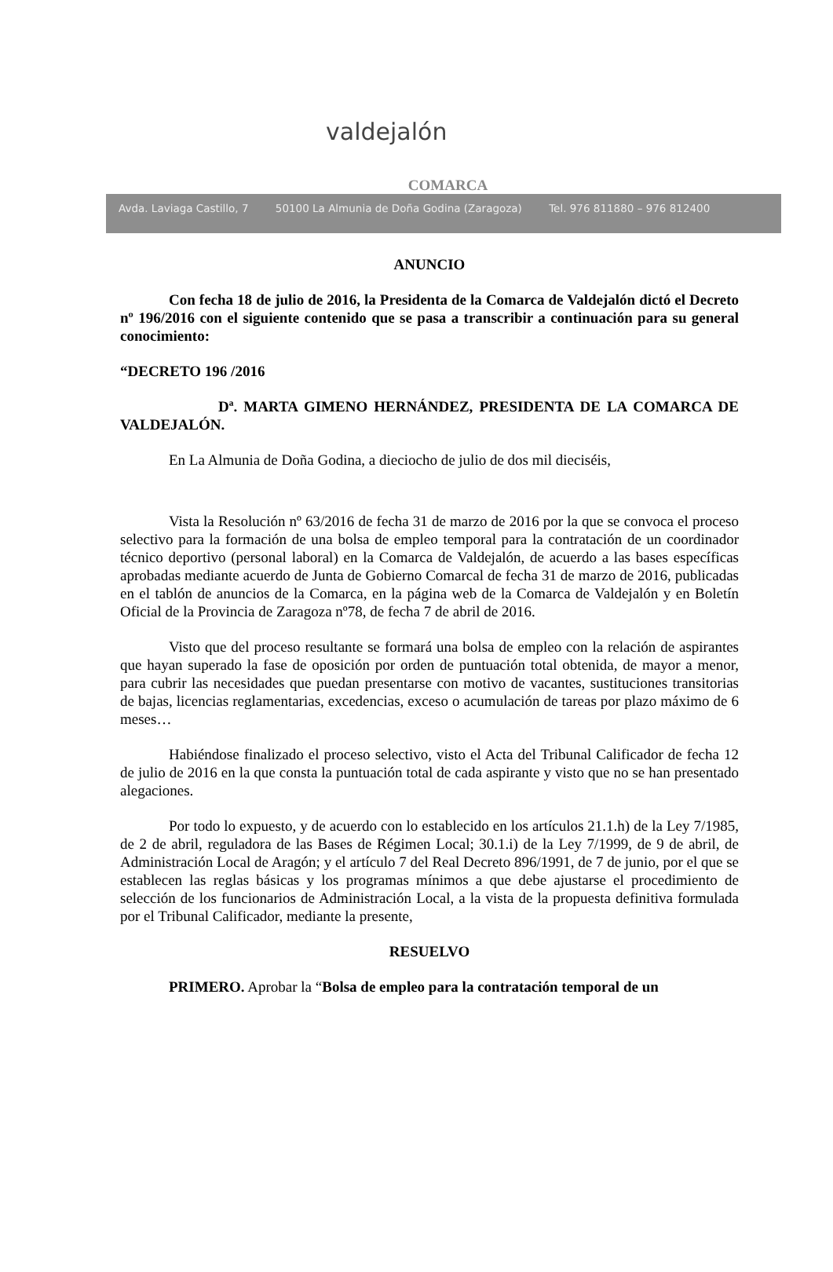valdejalón
COMARCA
Avda. Laviaga Castillo, 7 50100 La Almunia de Doña Godina (Zaragoza) Tel. 976 811880 – 976 812400
ANUNCIO
Con fecha 18 de julio de 2016, la Presidenta de la Comarca de Valdejalón dictó el Decreto nº 196/2016 con el siguiente contenido que se pasa a transcribir a continuación para su general conocimiento:
“DECRETO 196 /2016
Dª. MARTA GIMENO HERNÁNDEZ, PRESIDENTA DE LA COMARCA DE VALDEJALÓN.
En La Almunia de Doña Godina, a dieciocho de julio de dos mil dieciséis,
Vista la Resolución nº 63/2016 de fecha 31 de marzo de 2016 por la que se convoca el proceso selectivo para la formación de una bolsa de empleo temporal para la contratación de un coordinador técnico deportivo (personal laboral) en la Comarca de Valdejalón, de acuerdo a las bases específicas aprobadas mediante acuerdo de Junta de Gobierno Comarcal de fecha 31 de marzo de 2016, publicadas en el tablón de anuncios de la Comarca, en la página web de la Comarca de Valdejalón y en Boletín Oficial de la Provincia de Zaragoza nº78, de fecha 7 de abril de 2016.
Visto que del proceso resultante se formará una bolsa de empleo con la relación de aspirantes que hayan superado la fase de oposición por orden de puntuación total obtenida, de mayor a menor, para cubrir las necesidades que puedan presentarse con motivo de vacantes, sustituciones transitorias de bajas, licencias reglamentarias, excedencias, exceso o acumulación de tareas por plazo máximo de 6 meses…
Habiéndose finalizado el proceso selectivo, visto el Acta del Tribunal Calificador de fecha 12 de julio de 2016 en la que consta la puntuación total de cada aspirante y visto que no se han presentado alegaciones.
Por todo lo expuesto, y de acuerdo con lo establecido en los artículos 21.1.h) de la Ley 7/1985, de 2 de abril, reguladora de las Bases de Régimen Local; 30.1.i) de la Ley 7/1999, de 9 de abril, de Administración Local de Aragón; y el artículo 7 del Real Decreto 896/1991, de 7 de junio, por el que se establecen las reglas básicas y los programas mínimos a que debe ajustarse el procedimiento de selección de los funcionarios de Administración Local, a la vista de la propuesta definitiva formulada por el Tribunal Calificador, mediante la presente,
RESUELVO
PRIMERO. Aprobar la “Bolsa de empleo para la contratación temporal de un